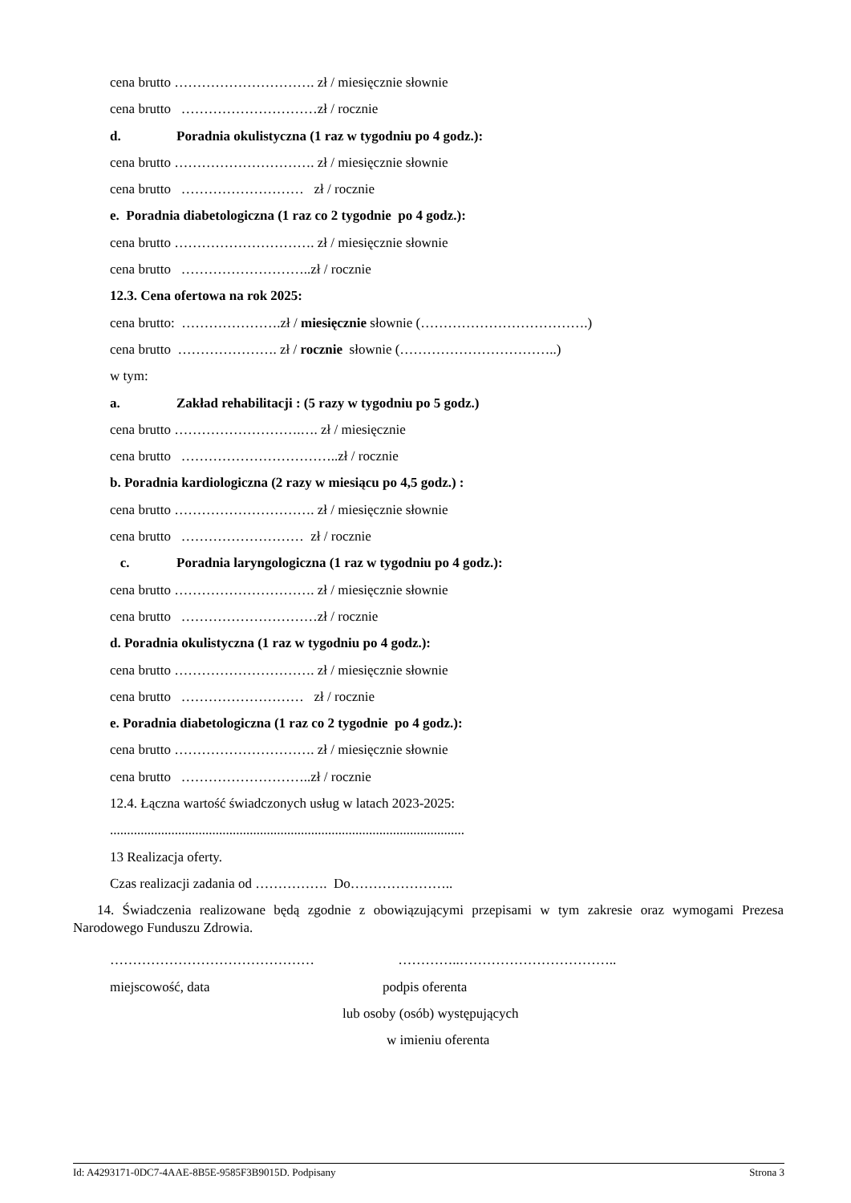cena brutto …………………………. zł / miesięcznie słownie
cena brutto …………………………zł / rocznie
d. Poradnia okulistyczna (1 raz w tygodniu po 4 godz.):
cena brutto …………………………. zł / miesięcznie słownie
cena brutto ……………………… zł / rocznie
e. Poradnia diabetologiczna (1 raz co 2 tygodnie po 4 godz.):
cena brutto …………………………. zł / miesięcznie słownie
cena brutto ………………………..zł / rocznie
12.3. Cena ofertowa na rok 2025:
cena brutto: ………………….zł / miesięcznie słownie (……………………………….)
cena brutto …………………. zł / rocznie słownie (……………………………..)
w tym:
a. Zakład rehabilitacji : (5 razy w tygodniu po 5 godz.)
cena brutto ……………………….…. zł / miesięcznie
cena brutto ……………………………..zł / rocznie
b. Poradnia kardiologiczna (2 razy w miesiącu po 4,5 godz.) :
cena brutto …………………………. zł / miesięcznie słownie
cena brutto ……………………… zł / rocznie
c. Poradnia laryngologiczna (1 raz w tygodniu po 4 godz.):
cena brutto …………………………. zł / miesięcznie słownie
cena brutto …………………………zł / rocznie
d. Poradnia okulistyczna (1 raz w tygodniu po 4 godz.):
cena brutto …………………………. zł / miesięcznie słownie
cena brutto ……………………… zł / rocznie
e. Poradnia diabetologiczna (1 raz co 2 tygodnie po 4 godz.):
cena brutto …………………………. zł / miesięcznie słownie
cena brutto ………………………..zł / rocznie
12.4. Łączna wartość świadczonych usług w latach 2023-2025:
........................................................................................................
13 Realizacja oferty.
Czas realizacji zadania od ……………. Do…………………..
14. Świadczenia realizowane będą zgodnie z obowiązującymi przepisami w tym zakresie oraz wymogami Prezesa Narodowego Funduszu Zdrowia.
……………………………………… …………..……………………………..
miejscowość, data podpis oferenta
lub osoby (osób) występujących
w imieniu oferenta
Id: A4293171-0DC7-4AAE-8B5E-9585F3B9015D. Podpisany Strona 3